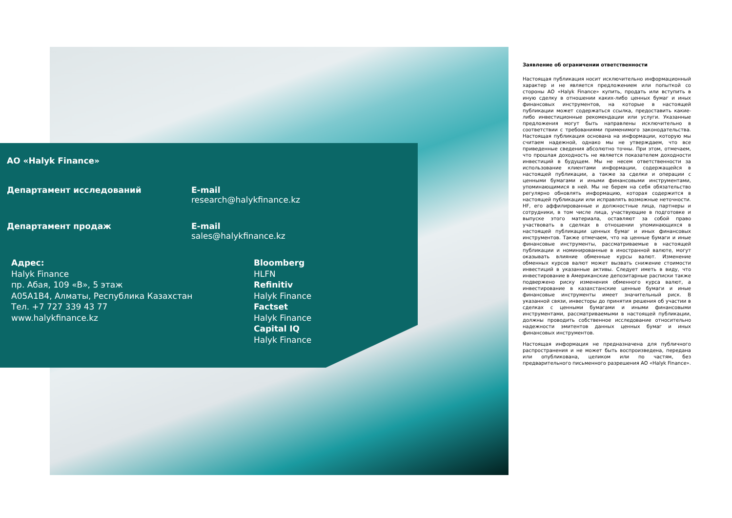АО «Halyk Finance»
Департамент исследований E-mail
research@halykfinance.kz
Департамент продаж E-mail
sales@halykfinance.kz
Адрес:
Halyk Finance
пр. Абая, 109 «В», 5 этаж
A05A1B4, Алматы, Республика Казахстан
Тел. +7 727 339 43 77
www.halykfinance.kz
Bloomberg
HLFN
Refinitiv
Halyk Finance
Factset
Halyk Finance
Capital IQ
Halyk Finance
Заявление об ограничении ответственности
Настоящая публикация носит исключительно информационный характер и не является предложением или попыткой со стороны АО «Halyk Finance» купить, продать или вступить в иную сделку в отношении каких-либо ценных бумаг и иных финансовых инструментов, на которые в настоящей публикации может содержаться ссылка, предоставить какие-либо инвестиционные рекомендации или услуги. Указанные предложения могут быть направлены исключительно в соответствии с требованиями применимого законодательства. Настоящая публикация основана на информации, которую мы считаем надежной, однако мы не утверждаем, что все приведенные сведения абсолютно точны. При этом, отмечаем, что прошлая доходность не является показателем доходности инвестиций в будущем. Мы не несем ответственности за использование клиентами информации, содержащейся в настоящей публикации, а также за сделки и операции с ценными бумагами и иными финансовыми инструментами, упоминающимися в ней. Мы не берем на себя обязательство регулярно обновлять информацию, которая содержится в настоящей публикации или исправлять возможные неточности. HF, его аффилированные и должностные лица, партнеры и сотрудники, в том числе лица, участвующие в подготовке и выпуске этого материала, оставляют за собой право участвовать в сделках в отношении упоминающихся в настоящей публикации ценных бумаг и иных финансовых инструментов. Также отмечаем, что на ценные бумаги и иные финансовые инструменты, рассматриваемые в настоящей публикации и номинированные в иностранной валюте, могут оказывать влияние обменные курсы валют. Изменение обменных курсов валют может вызвать снижение стоимости инвестиций в указанные активы. Следует иметь в виду, что инвестирование в Американские депозитарные расписки также подвержено риску изменения обменного курса валют, а инвестирование в казахстанские ценные бумаги и иные финансовые инструменты имеет значительный риск. В указанной связи, инвесторы до принятия решения об участии в сделках с ценными бумагами и иными финансовыми инструментами, рассматриваемыми в настоящей публикации, должны проводить собственное исследование относительно надежности эмитентов данных ценных бумаг и иных финансовых инструментов.
Настоящая информация не предназначена для публичного распространения и не может быть воспроизведена, передана или опубликована, целиком или по частям, без предварительного письменного разрешения АО «Halyk Finance».